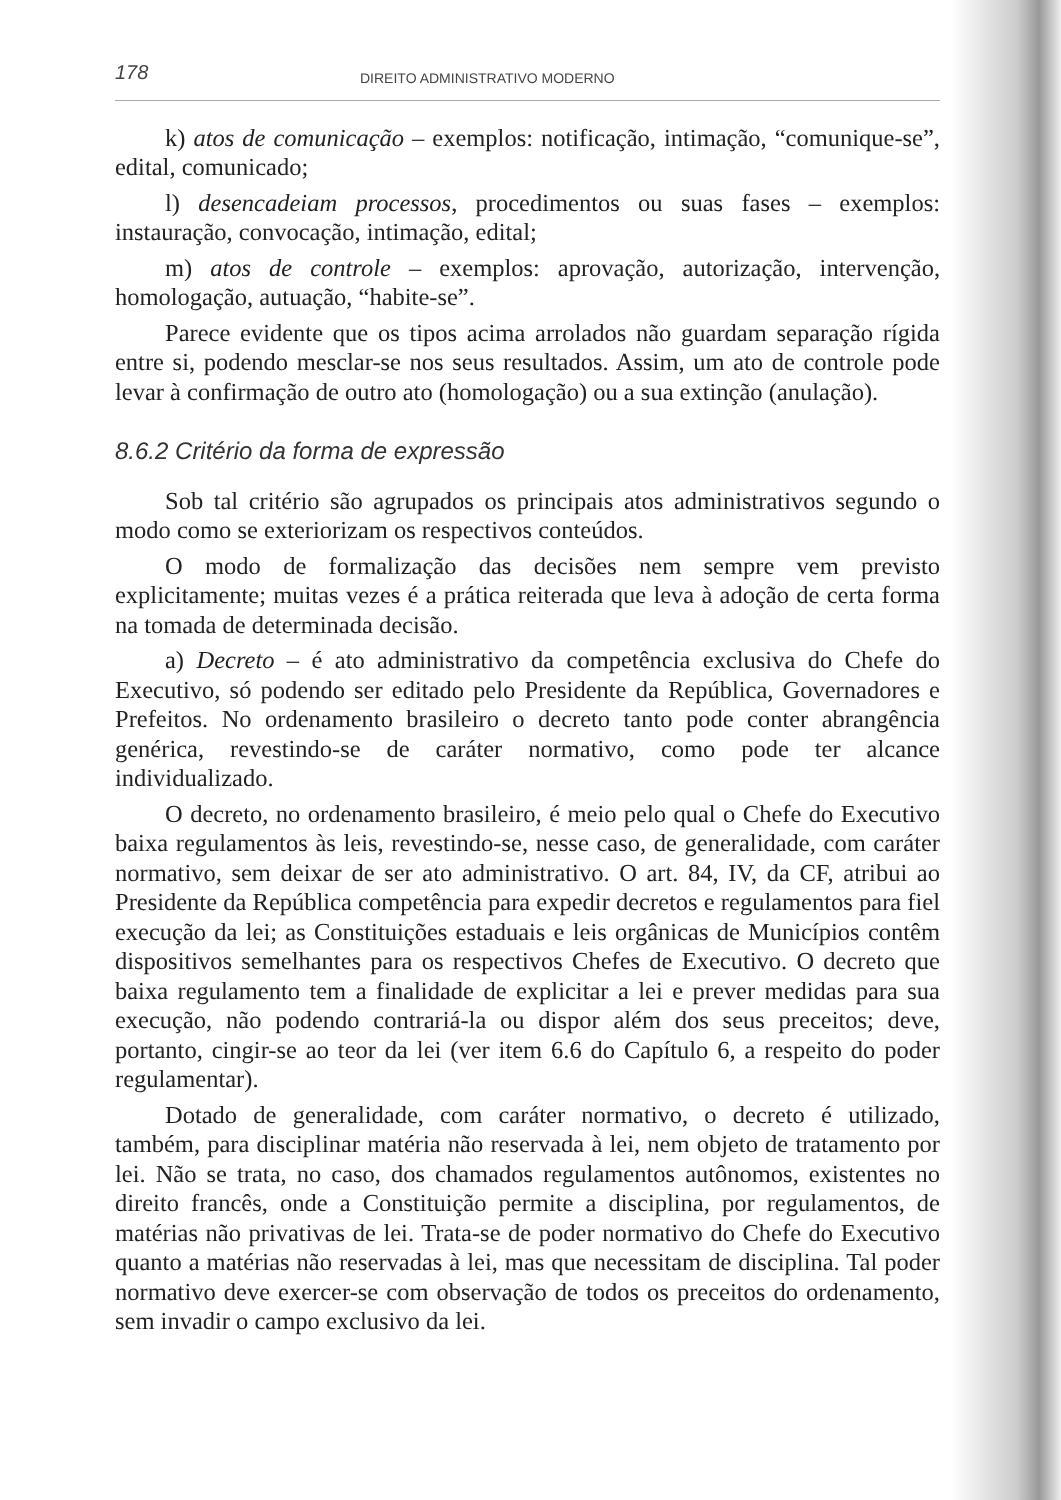178 DIREITO ADMINISTRATIVO MODERNO
k) atos de comunicação – exemplos: notificação, intimação, “comunique-se”, edital, comunicado;
l) desencadeiam processos, procedimentos ou suas fases – exemplos: instauração, convocação, intimação, edital;
m) atos de controle – exemplos: aprovação, autorização, intervenção, homologação, autuação, “habite-se”.
Parece evidente que os tipos acima arrolados não guardam separação rígida entre si, podendo mesclar-se nos seus resultados. Assim, um ato de controle pode levar à confirmação de outro ato (homologação) ou a sua extinção (anulação).
8.6.2 Critério da forma de expressão
Sob tal critério são agrupados os principais atos administrativos segundo o modo como se exteriorizam os respectivos conteúdos.
O modo de formalização das decisões nem sempre vem previsto explicitamente; muitas vezes é a prática reiterada que leva à adoção de certa forma na tomada de determinada decisão.
a) Decreto – é ato administrativo da competência exclusiva do Chefe do Executivo, só podendo ser editado pelo Presidente da República, Governadores e Prefeitos. No ordenamento brasileiro o decreto tanto pode conter abrangência genérica, revestindo-se de caráter normativo, como pode ter alcance individualizado.
O decreto, no ordenamento brasileiro, é meio pelo qual o Chefe do Executivo baixa regulamentos às leis, revestindo-se, nesse caso, de generalidade, com caráter normativo, sem deixar de ser ato administrativo. O art. 84, IV, da CF, atribui ao Presidente da República competência para expedir decretos e regulamentos para fiel execução da lei; as Constituições estaduais e leis orgânicas de Municípios contêm dispositivos semelhantes para os respectivos Chefes de Executivo. O decreto que baixa regulamento tem a finalidade de explicitar a lei e prever medidas para sua execução, não podendo contrariá-la ou dispor além dos seus preceitos; deve, portanto, cingir-se ao teor da lei (ver item 6.6 do Capítulo 6, a respeito do poder regulamentar).
Dotado de generalidade, com caráter normativo, o decreto é utilizado, também, para disciplinar matéria não reservada à lei, nem objeto de tratamento por lei. Não se trata, no caso, dos chamados regulamentos autônomos, existentes no direito francês, onde a Constituição permite a disciplina, por regulamentos, de matérias não privativas de lei. Trata-se de poder normativo do Chefe do Executivo quanto a matérias não reservadas à lei, mas que necessitam de disciplina. Tal poder normativo deve exercer-se com observação de todos os preceitos do ordenamento, sem invadir o campo exclusivo da lei.